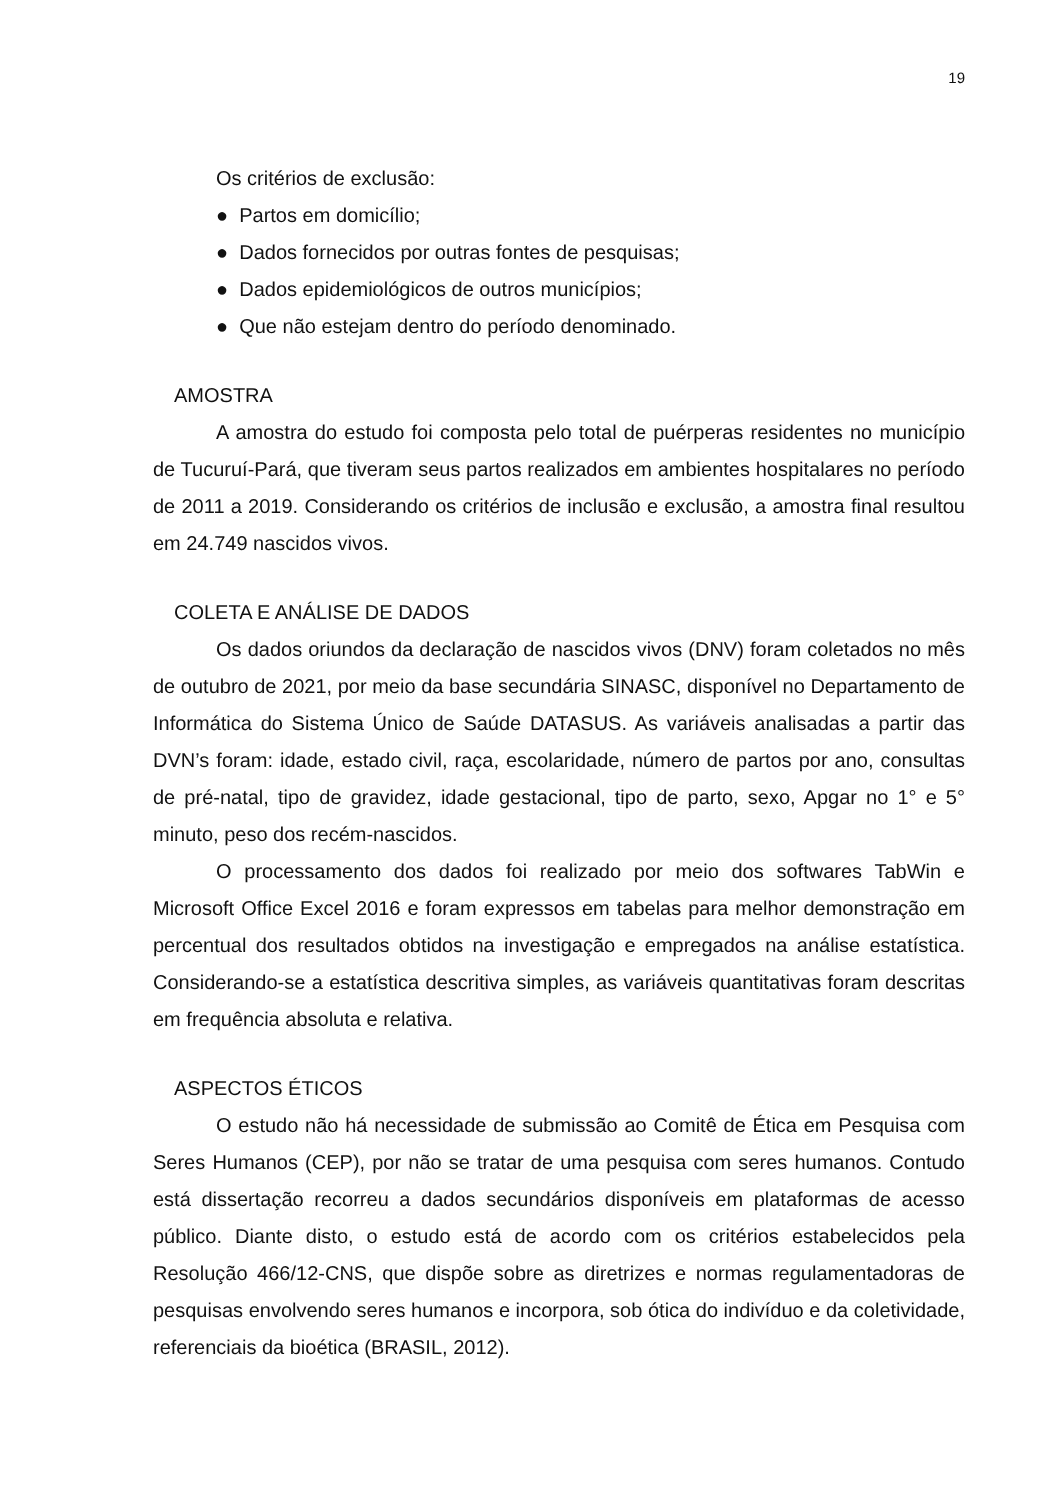19
Os critérios de exclusão:
● Partos em domicílio;
● Dados fornecidos por outras fontes de pesquisas;
● Dados epidemiológicos de outros municípios;
● Que não estejam dentro do período denominado.
AMOSTRA
A amostra do estudo foi composta pelo total de puérperas residentes no município de Tucuruí-Pará, que tiveram seus partos realizados em ambientes hospitalares no período de 2011 a 2019. Considerando os critérios de inclusão e exclusão, a amostra final resultou em 24.749 nascidos vivos.
COLETA E ANÁLISE DE DADOS
Os dados oriundos da declaração de nascidos vivos (DNV) foram coletados no mês de outubro de 2021, por meio da base secundária SINASC, disponível no Departamento de Informática do Sistema Único de Saúde DATASUS. As variáveis analisadas a partir das DVN’s foram: idade, estado civil, raça, escolaridade, número de partos por ano, consultas de pré-natal, tipo de gravidez, idade gestacional, tipo de parto, sexo, Apgar no 1° e 5° minuto, peso dos recém-nascidos.
O processamento dos dados foi realizado por meio dos softwares TabWin e Microsoft Office Excel 2016 e foram expressos em tabelas para melhor demonstração em percentual dos resultados obtidos na investigação e empregados na análise estatística. Considerando-se a estatística descritiva simples, as variáveis quantitativas foram descritas em frequência absoluta e relativa.
ASPECTOS ÉTICOS
O estudo não há necessidade de submissão ao Comitê de Ética em Pesquisa com Seres Humanos (CEP), por não se tratar de uma pesquisa com seres humanos. Contudo está dissertação recorreu a dados secundários disponíveis em plataformas de acesso público. Diante disto, o estudo está de acordo com os critérios estabelecidos pela Resolução 466/12-CNS, que dispõe sobre as diretrizes e normas regulamentadoras de pesquisas envolvendo seres humanos e incorpora, sob ótica do indivíduo e da coletividade, referenciais da bioética (BRASIL, 2012).